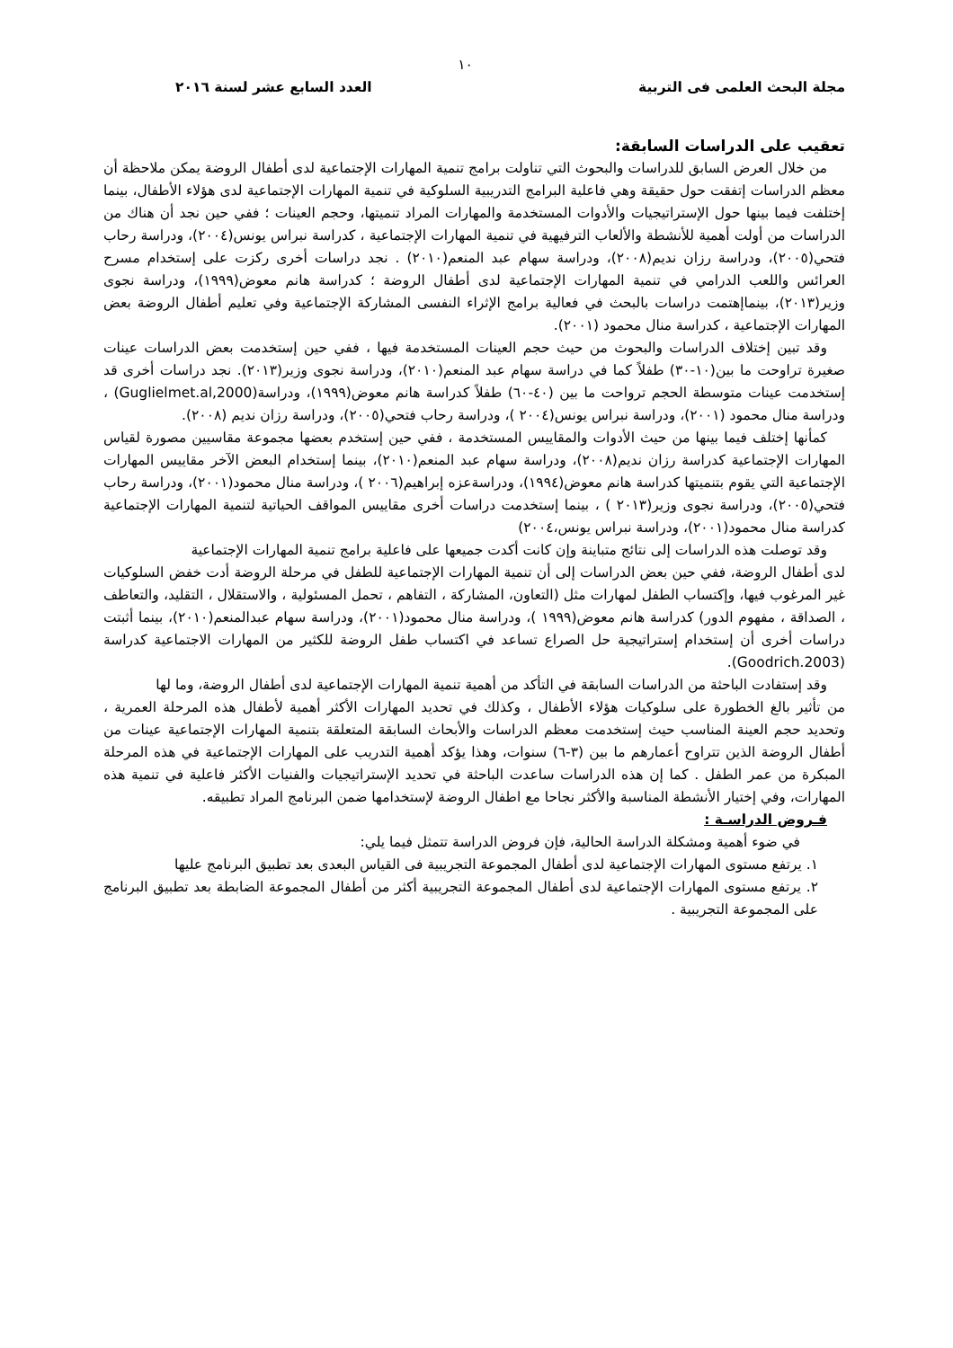١٠
مجلة البحث العلمى فى التربية العدد السابع عشر لسنة ٢٠١٦
تعقيب على الدراسات السابقة:
من خلال العرض السابق للدراسات والبحوث التي تناولت برامج تنمية المهارات الإجتماعية لدى أطفال الروضة يمكن ملاحظة أن معظم الدراسات إتفقت حول حقيقة وهي فاعلية البرامج التدريبية السلوكية في تنمية المهارات الإجتماعية لدى هؤلاء الأطفال، بينما إختلفت فيما بينها حول الإستراتيجيات والأدوات المستخدمة والمهارات المراد تنميتها، وحجم العينات ؛ ففي حين نجد أن هناك من الدراسات من أولت أهمية للأنشطة والألعاب الترفيهية في تنمية المهارات الإجتماعية ، كدراسة نبراس يونس(٢٠٠٤)، ودراسة رحاب فتحي(٢٠٠٥)، ودراسة رزان نديم(٢٠٠٨)، ودراسة سهام عبد المنعم(٢٠١٠) . نجد دراسات أخرى ركزت على إستخدام مسرح العرائس واللعب الدرامي في تنمية المهارات الإجتماعية لدى أطفال الروضة ؛ كدراسة هانم معوض(١٩٩٩)، ودراسة نجوى وزير(٢٠١٣)، بينماإهتمت دراسات بالبحث في فعالية برامج الإثراء النفسى المشاركة الإجتماعية وفي تعليم أطفال الروضة بعض المهارات الإجتماعية ، كدراسة منال محمود (٢٠٠١).
وقد تبين إختلاف الدراسات والبحوث من حيث حجم العينات المستخدمة فيها ، ففي حين إستخدمت بعض الدراسات عينات صغيرة تراوحت ما بين(١٠-٣٠) طفلاً كما في دراسة سهام عبد المنعم(٢٠١٠)، ودراسة نجوى وزير(٢٠١٣). نجد دراسات أخرى قد إستخدمت عينات متوسطة الحجم ترواحت ما بين (٤٠-٦٠) طفلاً كدراسة هانم معوض(١٩٩٩)، ودراسة(Guglielmet.al,2000) ، ودراسة منال محمود (٢٠٠١)، ودراسة نبراس يونس(٢٠٠٤ )، ودراسة رحاب فتحي(٢٠٠٥)، ودراسة رزان نديم (٢٠٠٨).
كمأنها إختلف فيما بينها من حيث الأدوات والمقاييس المستخدمة ، ففي حين إستخدم بعضها مجموعة مقاسيين مصورة لقياس المهارات الإجتماعية كدراسة رزان نديم(٢٠٠٨)، ودراسة سهام عبد المنعم(٢٠١٠)، بينما إستخدام البعض الآخر مقاييس المهارات الإجتماعية التي يقوم بتنميتها كدراسة هانم معوض(١٩٩٤)، ودراسةعزه إبراهيم(٢٠٠٦ )، ودراسة منال محمود(٢٠٠١)، ودراسة رحاب فتحي(٢٠٠٥)، ودراسة نجوى وزير(٢٠١٣ ) ، بينما إستخدمت دراسات أخرى مقاييس المواقف الحياتية لتنمية المهارات الإجتماعية كدراسة منال محمود(٢٠٠١)، ودراسة نبراس يونس،٢٠٠٤)
وقد توصلت هذه الدراسات إلى نتائج متباينة وإن كانت أكدت جميعها على فاعلية برامج تنمية المهارات الإجتماعية
لدى أطفال الروضة، ففي حين بعض الدراسات إلى أن تنمية المهارات الإجتماعية للطفل في مرحلة الروضة أدت خفض السلوكيات غير المرغوب فيها، وإكتساب الطفل لمهارات مثل (التعاون، المشاركة ، التفاهم ، تحمل المسئولية ، والاستقلال ، التقليد، والتعاطف ، الصداقة ، مفهوم الدور) كدراسة هانم معوض(١٩٩٩ )، ودراسة منال محمود(٢٠٠١)، ودراسة سهام عبدالمنعم(٢٠١٠)، بينما أثبتت دراسات أخرى أن إستخدام إستراتيجية حل الصراع تساعد في اكتساب طفل الروضة للكثير من المهارات الاجتماعية كدراسة (Goodrich.2003).
وقد إستفادت الباحثة من الدراسات السابقة في التأكد من أهمية تنمية المهارات الإجتماعية لدى أطفال الروضة، وما لها
من تأثير بالغ الخطورة على سلوكيات هؤلاء الأطفال ، وكذلك في تحديد المهارات الأكثر أهمية لأطفال هذه المرحلة العمرية ، وتحديد حجم العينة المناسب حيث إستخدمت معظم الدراسات والأبحاث السابقة المتعلقة بتنمية المهارات الإجتماعية عينات من أطفال الروضة الذين تتراوح أعمارهم ما بين (٣-٦) سنوات، وهذا يؤكد أهمية التدريب على المهارات الإجتماعية في هذه المرحلة المبكرة من عمر الطفل . كما إن هذه الدراسات ساعدت الباحثة في تحديد الإستراتيجيات والفنيات الأكثر فاعلية في تنمية هذه المهارات، وفي إختيار الأنشطة المناسبة والأكثر نجاحا مع اطفال الروضة لإستخدامها ضمن البرنامج المراد تطبيقه.
فـروض الدراسـة :
في ضوء أهمية ومشكلة الدراسة الحالية، فإن فروض الدراسة تتمثل فيما يلي:
١. يرتفع مستوى المهارات الإجتماعية لدى أطفال المجموعة التجريبية فى القياس البعدى بعد تطبيق البرنامج عليها
٢. يرتفع مستوى المهارات الإجتماعية لدى أطفال المجموعة التجريبية أكثر من أطفال المجموعة الضابطة بعد تطبيق البرنامج على المجموعة التجريبية .